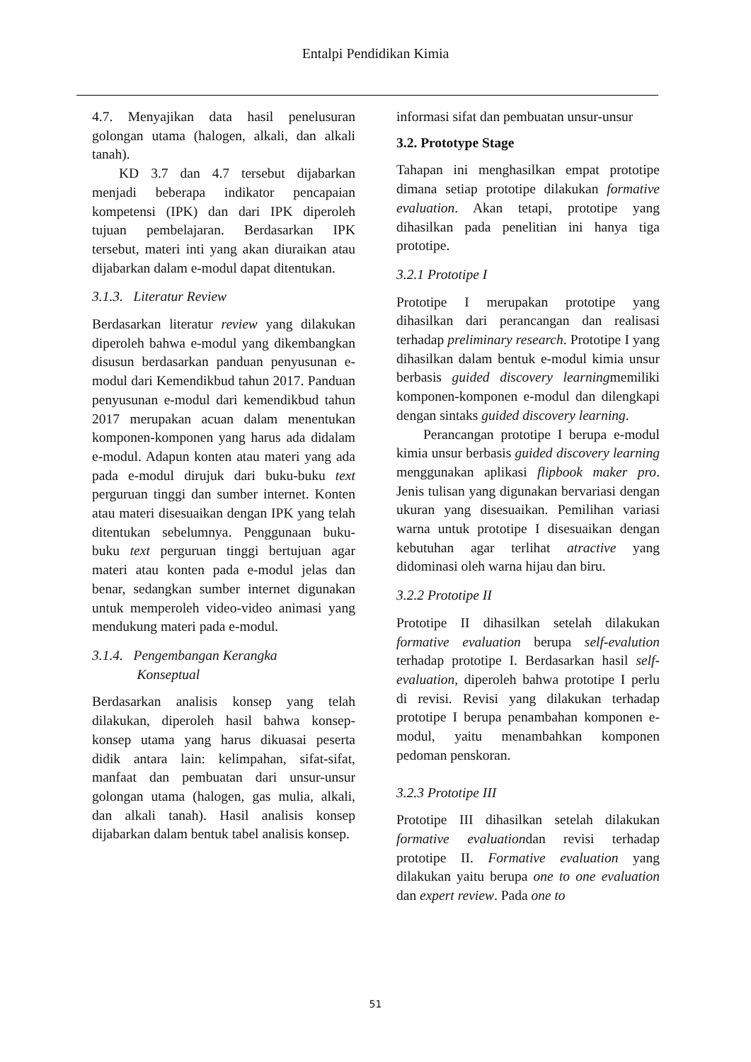Entalpi Pendidikan Kimia
4.7. Menyajikan data hasil penelusuran golongan utama (halogen, alkali, dan alkali tanah).
KD 3.7 dan 4.7 tersebut dijabarkan menjadi beberapa indikator pencapaian kompetensi (IPK) dan dari IPK diperoleh tujuan pembelajaran. Berdasarkan IPK tersebut, materi inti yang akan diuraikan atau dijabarkan dalam e-modul dapat ditentukan.
3.1.3. Literatur Review
Berdasarkan literatur review yang dilakukan diperoleh bahwa e-modul yang dikembangkan disusun berdasarkan panduan penyusunan e-modul dari Kemendikbud tahun 2017. Panduan penyusunan e-modul dari kemendikbud tahun 2017 merupakan acuan dalam menentukan komponen-komponen yang harus ada didalam e-modul. Adapun konten atau materi yang ada pada e-modul dirujuk dari buku-buku text perguruan tinggi dan sumber internet. Konten atau materi disesuaikan dengan IPK yang telah ditentukan sebelumnya. Penggunaan buku-buku text perguruan tinggi bertujuan agar materi atau konten pada e-modul jelas dan benar, sedangkan sumber internet digunakan untuk memperoleh video-video animasi yang mendukung materi pada e-modul.
3.1.4. Pengembangan Kerangka
Konseptual
Berdasarkan analisis konsep yang telah dilakukan, diperoleh hasil bahwa konsep-konsep utama yang harus dikuasai peserta didik antara lain: kelimpahan, sifat-sifat, manfaat dan pembuatan dari unsur-unsur golongan utama (halogen, gas mulia, alkali, dan alkali tanah). Hasil analisis konsep dijabarkan dalam bentuk tabel analisis konsep.
informasi sifat dan pembuatan unsur-unsur
3.2. Prototype Stage
Tahapan ini menghasilkan empat prototipe dimana setiap prototipe dilakukan formative evaluation. Akan tetapi, prototipe yang dihasilkan pada penelitian ini hanya tiga prototipe.
3.2.1 Prototipe I
Prototipe I merupakan prototipe yang dihasilkan dari perancangan dan realisasi terhadap preliminary research. Prototipe I yang dihasilkan dalam bentuk e-modul kimia unsur berbasis guided discovery learningmemiliki komponen-komponen e-modul dan dilengkapi dengan sintaks guided discovery learning.
Perancangan prototipe I berupa e-modul kimia unsur berbasis guided discovery learning menggunakan aplikasi flipbook maker pro. Jenis tulisan yang digunakan bervariasi dengan ukuran yang disesuaikan. Pemilihan variasi warna untuk prototipe I disesuaikan dengan kebutuhan agar terlihat atractive yang didominasi oleh warna hijau dan biru.
3.2.2 Prototipe II
Prototipe II dihasilkan setelah dilakukan formative evaluation berupa self-evalution terhadap prototipe I. Berdasarkan hasil self-evaluation, diperoleh bahwa prototipe I perlu di revisi. Revisi yang dilakukan terhadap prototipe I berupa penambahan komponen e-modul, yaitu menambahkan komponen pedoman penskoran.
3.2.3 Prototipe III
Prototipe III dihasilkan setelah dilakukan formative evaluationdan revisi terhadap prototipe II. Formative evaluation yang dilakukan yaitu berupa one to one evaluation dan expert review. Pada one to
51